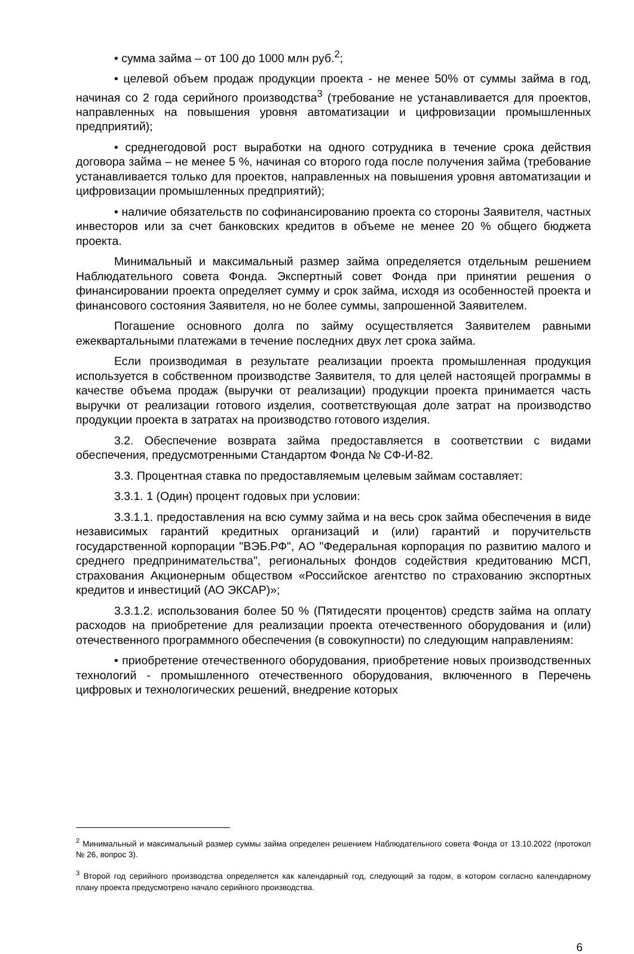• сумма займа – от 100 до 1000 млн руб.<sup>2</sup>;
• целевой объем продаж продукции проекта - не менее 50% от суммы займа в год, начиная со 2 года серийного производства<sup>3</sup> (требование не устанавливается для проектов, направленных на повышения уровня автоматизации и цифровизации промышленных предприятий);
• среднегодовой рост выработки на одного сотрудника в течение срока действия договора займа – не менее 5 %, начиная со второго года после получения займа (требование устанавливается только для проектов, направленных на повышения уровня автоматизации и цифровизации промышленных предприятий);
• наличие обязательств по софинансированию проекта со стороны Заявителя, частных инвесторов или за счет банковских кредитов в объеме не менее 20 % общего бюджета проекта.
Минимальный и максимальный размер займа определяется отдельным решением Наблюдательного совета Фонда. Экспертный совет Фонда при принятии решения о финансировании проекта определяет сумму и срок займа, исходя из особенностей проекта и финансового состояния Заявителя, но не более суммы, запрошенной Заявителем.
Погашение основного долга по займу осуществляется Заявителем равными ежеквартальными платежами в течение последних двух лет срока займа.
Если производимая в результате реализации проекта промышленная продукция используется в собственном производстве Заявителя, то для целей настоящей программы в качестве объема продаж (выручки от реализации) продукции проекта принимается часть выручки от реализации готового изделия, соответствующая доле затрат на производство продукции проекта в затратах на производство готового изделия.
3.2. Обеспечение возврата займа предоставляется в соответствии с видами обеспечения, предусмотренными Стандартом Фонда № СФ-И-82.
3.3. Процентная ставка по предоставляемым целевым займам составляет:
3.3.1. 1 (Один) процент годовых при условии:
3.3.1.1. предоставления на всю сумму займа и на весь срок займа обеспечения в виде независимых гарантий кредитных организаций и (или) гарантий и поручительств государственной корпорации "ВЭБ.РФ", АО "Федеральная корпорация по развитию малого и среднего предпринимательства", региональных фондов содействия кредитованию МСП, страхования Акционерным обществом «Российское агентство по страхованию экспортных кредитов и инвестиций (АО ЭКСАР)»;
3.3.1.2. использования более 50 % (Пятидесяти процентов) средств займа на оплату расходов на приобретение для реализации проекта отечественного оборудования и (или) отечественного программного обеспечения (в совокупности) по следующим направлениям:
• приобретение отечественного оборудования, приобретение новых производственных технологий - промышленного отечественного оборудования, включенного в Перечень цифровых и технологических решений, внедрение которых
<sup>2</sup> Минимальный и максимальный размер суммы займа определен решением Наблюдательного совета Фонда от 13.10.2022 (протокол № 26, вопрос 3).
<sup>3</sup> Второй год серийного производства определяется как календарный год, следующий за годом, в котором согласно календарному плану проекта предусмотрено начало серийного производства.
6